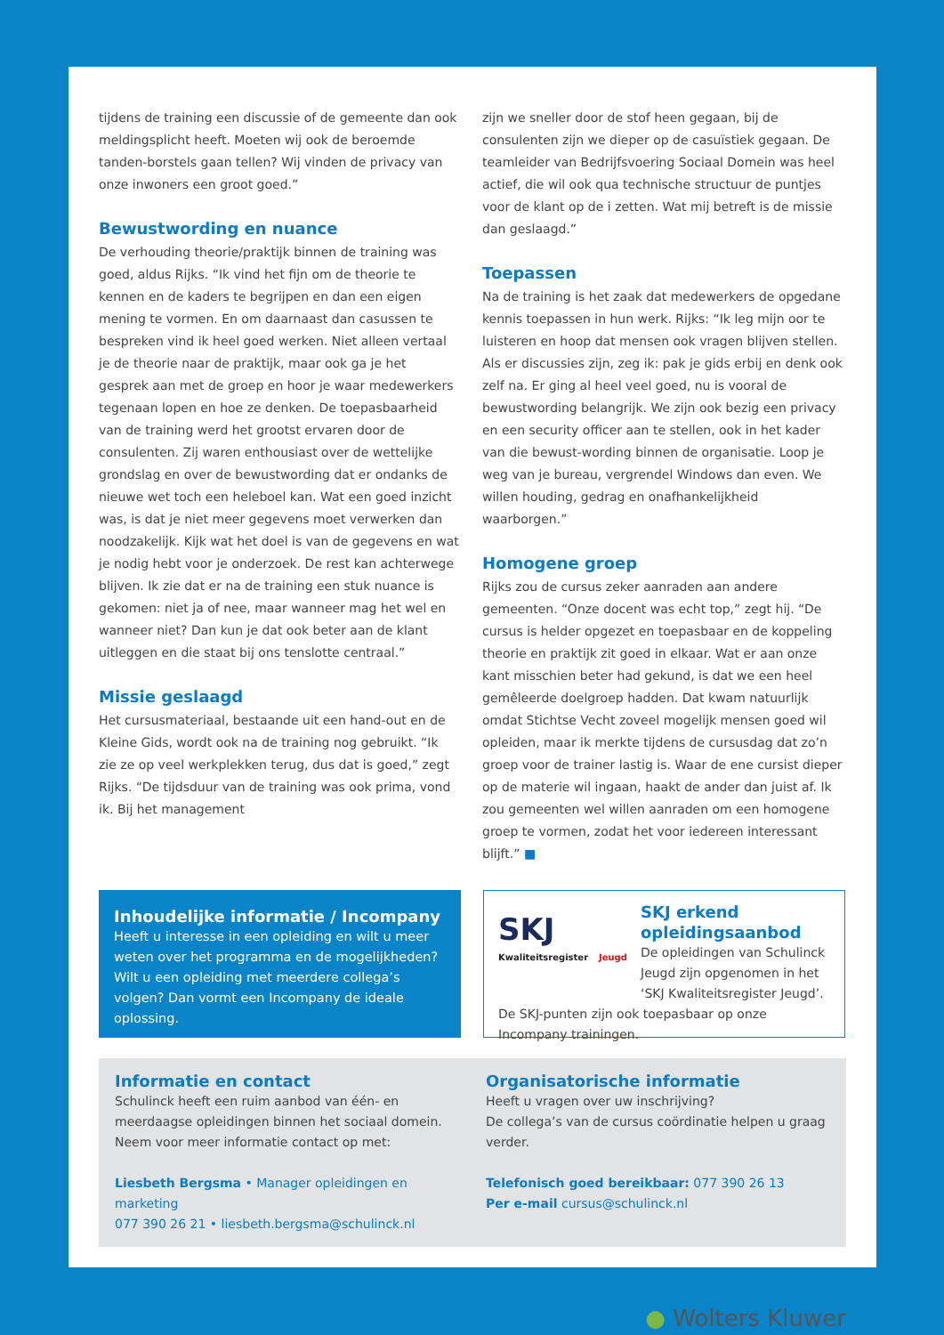tijdens de training een discussie of de gemeente dan ook meldingsplicht heeft. Moeten wij ook de beroemde tanden-borstels gaan tellen? Wij vinden de privacy van onze inwoners een groot goed.”
Bewustwording en nuance
De verhouding theorie/praktijk binnen de training was goed, aldus Rijks. “Ik vind het fijn om de theorie te kennen en de kaders te begrijpen en dan een eigen mening te vormen. En om daarnaast dan casussen te bespreken vind ik heel goed werken. Niet alleen vertaal je de theorie naar de praktijk, maar ook ga je het gesprek aan met de groep en hoor je waar medewerkers tegenaan lopen en hoe ze denken. De toepasbaarheid van de training werd het grootst ervaren door de consulenten. Zij waren enthousiast over de wettelijke grondslag en over de bewustwording dat er ondanks de nieuwe wet toch een heleboel kan. Wat een goed inzicht was, is dat je niet meer gegevens moet verwerken dan noodzakelijk. Kijk wat het doel is van de gegevens en wat je nodig hebt voor je onderzoek. De rest kan achterwege blijven. Ik zie dat er na de training een stuk nuance is gekomen: niet ja of nee, maar wanneer mag het wel en wanneer niet? Dan kun je dat ook beter aan de klant uitleggen en die staat bij ons tenslotte centraal.”
Missie geslaagd
Het cursusmateriaal, bestaande uit een hand-out en de Kleine Gids, wordt ook na de training nog gebruikt. “Ik zie ze op veel werkplekken terug, dus dat is goed,” zegt Rijks. “De tijdsduur van de training was ook prima, vond ik. Bij het management
zijn we sneller door de stof heen gegaan, bij de consulenten zijn we dieper op de casuïstiek gegaan. De teamleider van Bedrijfsvoering Sociaal Domein was heel actief, die wil ook qua technische structuur de puntjes voor de klant op de i zetten. Wat mij betreft is de missie dan geslaagd.”
Toepassen
Na de training is het zaak dat medewerkers de opgedane kennis toepassen in hun werk. Rijks: “Ik leg mijn oor te luisteren en hoop dat mensen ook vragen blijven stellen. Als er discussies zijn, zeg ik: pak je gids erbij en denk ook zelf na. Er ging al heel veel goed, nu is vooral de bewustwording belangrijk. We zijn ook bezig een privacy en een security officer aan te stellen, ook in het kader van die bewust-wording binnen de organisatie. Loop je weg van je bureau, vergrendel Windows dan even. We willen houding, gedrag en onafhankelijkheid waarborgen.”
Homogene groep
Rijks zou de cursus zeker aanraden aan andere gemeenten. “Onze docent was echt top,” zegt hij. “De cursus is helder opgezet en toepasbaar en de koppeling theorie en praktijk zit goed in elkaar. Wat er aan onze kant misschien beter had gekund, is dat we een heel gemêleerde doelgroep hadden. Dat kwam natuurlijk omdat Stichtse Vecht zoveel mogelijk mensen goed wil opleiden, maar ik merkte tijdens de cursusdag dat zo’n groep voor de trainer lastig is. Waar de ene cursist dieper op de materie wil ingaan, haakt de ander dan juist af. Ik zou gemeenten wel willen aanraden om een homogene groep te vormen, zodat het voor iedereen interessant blijft.” ■
Inhoudelijke informatie / Incompany
Heeft u interesse in een opleiding en wilt u meer weten over het programma en de mogelijkheden? Wilt u een opleiding met meerdere collega’s volgen? Dan vormt een Incompany de ideale oplossing.
SKJ Kwaliteitsregister Jeugd
SKJ erkend opleidingsaanbod
De opleidingen van Schulinck Jeugd zijn opgenomen in het ‘SKJ Kwaliteitsregister Jeugd’. De SKJ-punten zijn ook toepasbaar op onze Incompany trainingen.
Informatie en contact
Schulinck heeft een ruim aanbod van één- en meerdaagse opleidingen binnen het sociaal domein. Neem voor meer informatie contact op met:
Liesbeth Bergsma • Manager opleidingen en marketing
077 390 26 21 • liesbeth.bergsma@schulinck.nl
Organisatorische informatie
Heeft u vragen over uw inschrijving?
De collega’s van de cursus coördinatie helpen u graag verder.
Telefonisch goed bereikbaar: 077 390 26 13
Per e-mail cursus@schulinck.nl
● Wolters Kluwer